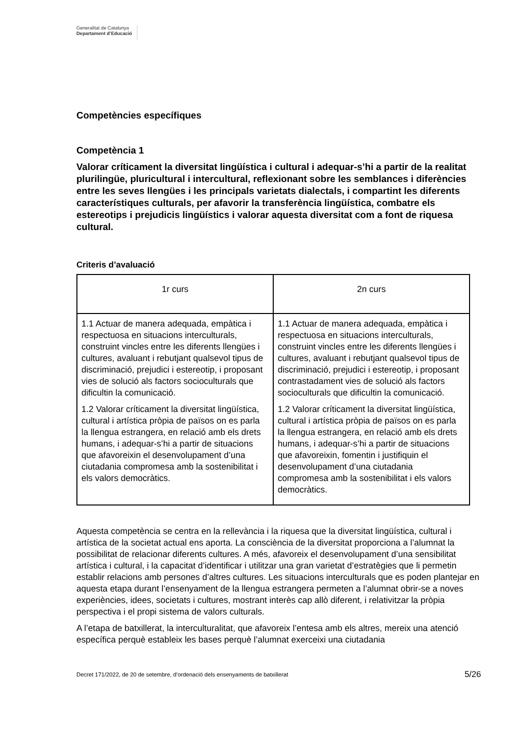Generalitat de Catalunya
Departament d’Educació
Competències específiques
Competència 1
Valorar críticament la diversitat lingüística i cultural i adequar-s’hi a partir de la realitat plurilingüe, pluricultural i intercultural, reflexionant sobre les semblances i diferències entre les seves llengües i les principals varietats dialectals, i compartint les diferents característiques culturals, per afavorir la transferència lingüística, combatre els estereotips i prejudicis lingüístics i valorar aquesta diversitat com a font de riquesa cultural.
Criteris d’avaluació
| 1r curs | 2n curs |
| --- | --- |
| 1.1 Actuar de manera adequada, empàtica i respectuosa en situacions interculturals, construint vincles entre les diferents llengües i cultures, avaluant i rebutjant qualsevol tipus de discriminació, prejudici i estereotip, i proposant vies de solució als factors socioculturals que dificultin la comunicació. 1.2 Valorar críticament la diversitat lingüística, cultural i artística pròpia de països on es parla la llengua estrangera, en relació amb els drets humans, i adequar-s’hi a partir de situacions que afavoreixin el desenvolupament d’una ciutadania compromesa amb la sostenibilitat i els valors democràtics. | 1.1 Actuar de manera adequada, empàtica i respectuosa en situacions interculturals, construint vincles entre les diferents llengües i cultures, avaluant i rebutjant qualsevol tipus de discriminació, prejudici i estereotip, i proposant contrastadament vies de solució als factors socioculturals que dificultin la comunicació. 1.2 Valorar críticament la diversitat lingüística, cultural i artística pròpia de països on es parla la llengua estrangera, en relació amb els drets humans, i adequar-s’hi a partir de situacions que afavoreixin, fomentin i justifiquin el desenvolupament d’una ciutadania compromesa amb la sostenibilitat i els valors democràtics. |
Aquesta competència se centra en la rellevància i la riquesa que la diversitat lingüística, cultural i artística de la societat actual ens aporta. La consciència de la diversitat proporciona a l’alumnat la possibilitat de relacionar diferents cultures. A més, afavoreix el desenvolupament d’una sensibilitat artística i cultural, i la capacitat d’identificar i utilitzar una gran varietat d’estratègies que li permetin establir relacions amb persones d’altres cultures. Les situacions interculturals que es poden plantejar en aquesta etapa durant l’ensenyament de la llengua estrangera permeten a l’alumnat obrir-se a noves experiències, idees, societats i cultures, mostrant interès cap allò diferent, i relativitzar la pròpia perspectiva i el propi sistema de valors culturals.
A l’etapa de batxillerat, la interculturalitat, que afavoreix l’entesa amb els altres, mereix una atenció específica perquè estableix les bases perquè l’alumnat exerceixi una ciutadania
Decret 171/2022, de 20 de setembre, d’ordenació dels ensenyaments de batxillerat 5/26